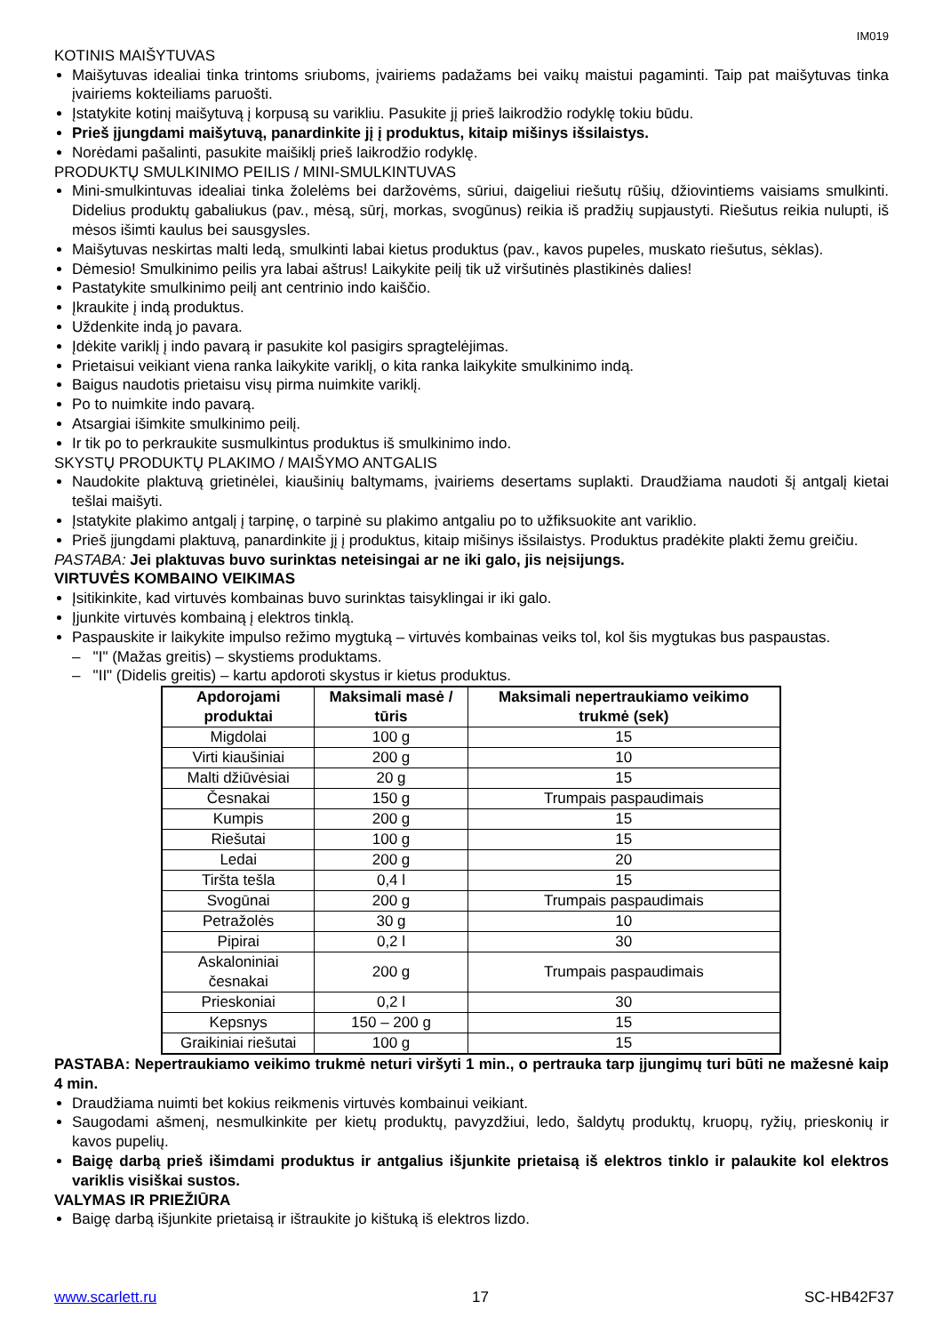IM019
KOTINIS MAIŠYTUVAS
Maišytuvas idealiai tinka trintoms sriuboms, įvairiems padažams bei vaikų maistui pagaminti. Taip pat maišytuvas tinka įvairiems kokteiliams paruošti.
Įstatykite kotinį maišytuvą į korpusą su varikliu. Pasukite jį prieš laikrodžio rodyklę tokiu būdu.
Prieš įjungdami maišytuvą, panardinkite jį į produktus, kitaip mišinys išsilaistys.
Norėdami pašalinti, pasukite maišiklį prieš laikrodžio rodyklę.
PRODUKTŲ SMULKINIMO PEILIS / MINI-SMULKINTUVAS
Mini-smulkintuvas idealiai tinka žolelėms bei daržovėms, sūriui, daigeliui riešutų rūšių, džiovintiems vaisiams smulkinti. Didelius produktų gabaliukus (pav., mėsą, sūrį, morkas, svogūnus) reikia iš pradžių supjaustyti. Riešutus reikia nulupti, iš mėsos išimti kaulus bei sausgysles.
Maišytuvas neskirtas malti ledą, smulkinti labai kietus produktus (pav., kavos pupeles, muskato riešutus, sėklas).
Dėmesio! Smulkinimo peilis yra labai aštrus! Laikykite peilį tik už viršutinės plastikinės dalies!
Pastatykite smulkinimo peilį ant centrinio indo kaiščio.
Įkraukite į indą produktus.
Uždenkite indą jo pavara.
Įdėkite variklį į indo pavarą ir pasukite kol pasigirs spragtelėjimas.
Prietaisui veikiant viena ranka laikykite variklį, o kita ranka laikykite smulkinimo indą.
Baigus naudotis prietaisu visų pirma nuimkite variklį.
Po to nuimkite indo pavarą.
Atsargiai išimkite smulkinimo peilį.
Ir tik po to perkraukite susmulkintus produktus iš smulkinimo indo.
SKYSTŲ PRODUKTŲ PLAKIMO / MAIŠYMO ANTGALIS
Naudokite plaktuvą grietinėlei, kiaušinių baltymams, įvairiems desertams suplakti. Draudžiama naudoti šį antgalį kietai tešlai maišyti.
Įstatykite plakimo antgalį į tarpinę, o tarpinė su plakimo antgaliu po to užfiksuokite ant variklio.
Prieš įjungdami plaktuvą, panardinkite jį į produktus, kitaip mišinys išsilaistys. Produktus pradėkite plakti žemu greičiu.
PASTABA: Jei plaktuvas buvo surinktas neteisingai ar ne iki galo, jis neįsijungs.
VIRTUVĖS KOMBAINO VEIKIMAS
Įsitikinkite, kad virtuvės kombainas buvo surinktas taisyklingai ir iki galo.
Įjunkite virtuvės kombainą į elektros tinklą.
Paspauskite ir laikykite impulso režimo mygtuką – virtuvės kombainas veiks tol, kol šis mygtukas bus paspaustas.
– "I" (Mažas greitis) – skystiems produktams.
– "II" (Didelis greitis) – kartu apdoroti skystus ir kietus produktus.
| Apdorojami produktai | Maksimali masė / tūris | Maksimali nepertraukiamo veikimo trukmė (sek) |
| --- | --- | --- |
| Migdolai | 100 g | 15 |
| Virti kiaušiniai | 200 g | 10 |
| Malti džiūvėsiai | 20 g | 15 |
| Česnakai | 150 g | Trumpais paspaudimais |
| Kumpis | 200 g | 15 |
| Riešutai | 100 g | 15 |
| Ledai | 200 g | 20 |
| Tiršta tešla | 0,4 l | 15 |
| Svogūnai | 200 g | Trumpais paspaudimais |
| Petražolės | 30 g | 10 |
| Pipirai | 0,2 l | 30 |
| Askaloniniai česnakai | 200 g | Trumpais paspaudimais |
| Prieskoniai | 0,2 l | 30 |
| Kepsnys | 150 – 200 g | 15 |
| Graikiniai riešutai | 100 g | 15 |
PASTABA: Nepertraukiamo veikimo trukmė neturi viršyti 1 min., o pertrauka tarp įjungimų turi būti ne mažesnė kaip 4 min.
Draudžiama nuimti bet kokius reikmenis virtuvės kombainui veikiant.
Saugodami ašmenį, nesmulkinkite per kietų produktų, pavyzdžiui, ledo, šaldytų produktų, kruopų, ryžių, prieskonių ir kavos pupelių.
Baigę darbą prieš išimdami produktus ir antgalius išjunkite prietaisą iš elektros tinklo ir palaukite kol elektros variklis visiškai sustos.
VALYMAS IR PRIEŽIŪRA
Baigę darbą išjunkite prietaisą ir ištraukite jo kištuką iš elektros lizdo.
www.scarlett.ru 17 SC-HB42F37